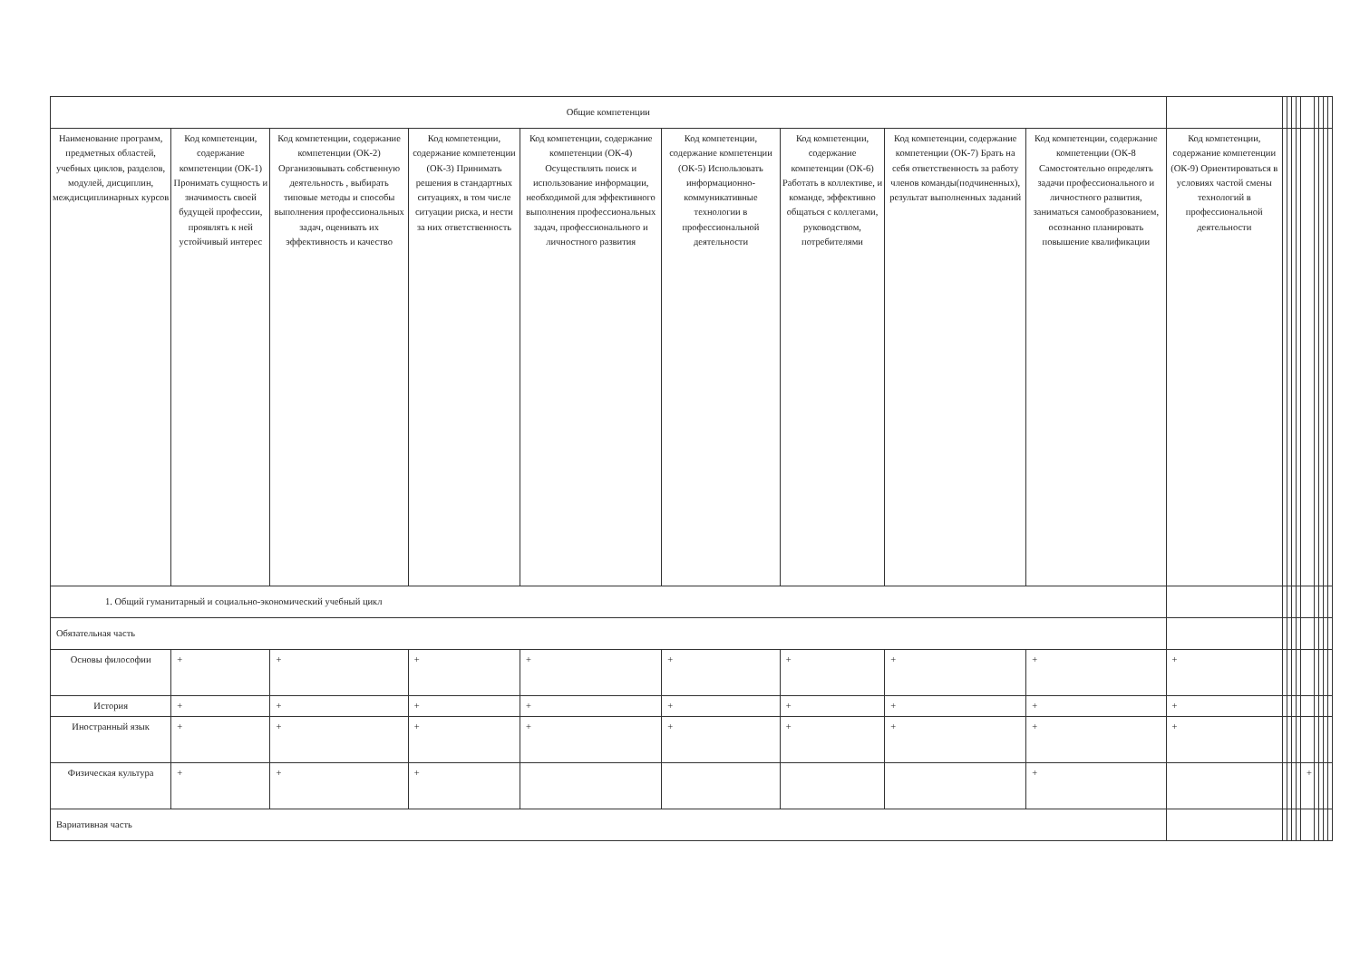| Общие компетенции | | | | | | | | | | | | | | | | | | |
| Наименование программ, предметных областей, учебных циклов, разделов, модулей, дисциплин, междисциплинарных курсов | Код компетенции, содержание компетенции (ОК-1) Пронимать сущность и значимость своей будущей профессии, проявлять к ней устойчивый интерес | Код компетенции, содержание компетенции (ОК-2) Организовывать собственную деятельность , выбирать типовые методы и способы выполнения профессиональных задач, оценивать их эффективность и качество | Код компетенции, содержание компетенции (ОК-3) Принимать решения в стандартных ситуациях, в том числе ситуации риска, и нести за них ответственность | Код компетенции, содержание компетенции (ОК-4) Осуществлять поиск и использование информации, необходимой для эффективного выполнения профессиональных задач, профессионального и личностного развития | Код компетенции, содержание компетенции (ОК-5) Использовать информационно-коммуникативные технологии в профессиональной деятельности | Код компетенции, содержание компетенции (ОК-6) Работать в коллективе, и команде, эффективно общаться с коллегами, руководством, потребителями | Код компетенции, содержание компетенции (ОК-7) Брать на себя ответственность за работу членов команды(подчиненных), результат выполненных заданий | Код компетенции, содержание компетенции (ОК-8 Самостоятельно определять задачи профессионального и личностного развития, заниматься самообразованием, осознанно планировать повышение квалификации | Код компетенции, содержание компетенции (ОК-9) Ориентироваться в условиях частой смены технологий в профессиональной деятельности | | | | | | | | | |
| 1. Общий гуманитарный и социально-экономический учебный цикл | | | | | | | | | | | | | | | | | | |
| Обязательная часть | | | | | | | | | | | | | | | | | | |
| Основы философии | + | + | + | + | + | + | + | + | + | | | | | | | | | |
| История | + | + | + | + | + | + | + | + | + | | | | | | | | | |
| Иностранный язык | + | + | + | + | + | + | + | + | + | | | | | | | | | |
| Физическая культура | + | + | + | | | | | + | | | | | | + | | | | |
| Вариативная часть | | | | | | | | | | | | | | | | | | |